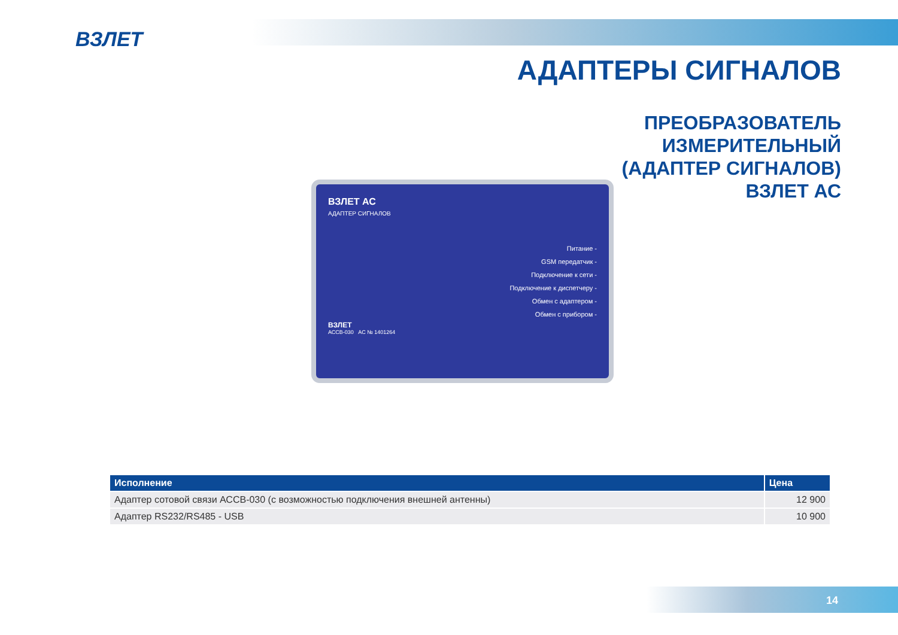ВЗЛЕТ
АДАПТЕРЫ СИГНАЛОВ
ПРЕОБРАЗОВАТЕЛЬ
ИЗМЕРИТЕЛЬНЫЙ
(АДАПТЕР СИГНАЛОВ)
ВЗЛЕТ АС
ВЗЛЕТ АС
АДАПТЕР СИГНАЛОВ
Питание -
GSM передатчик -
Подключение к сети -
Подключение к диспетчеру -
Обмен с адаптером -
Обмен с прибором -
ВЗЛЕТ
АССВ-030 АС № 1401264
| Исполнение | Цена |
| --- | --- |
| Адаптер сотовой связи АССВ-030 (с возможностью подключения внешней антенны) | 12 900 |
| Адаптер RS232/RS485 - USB | 10 900 |
14